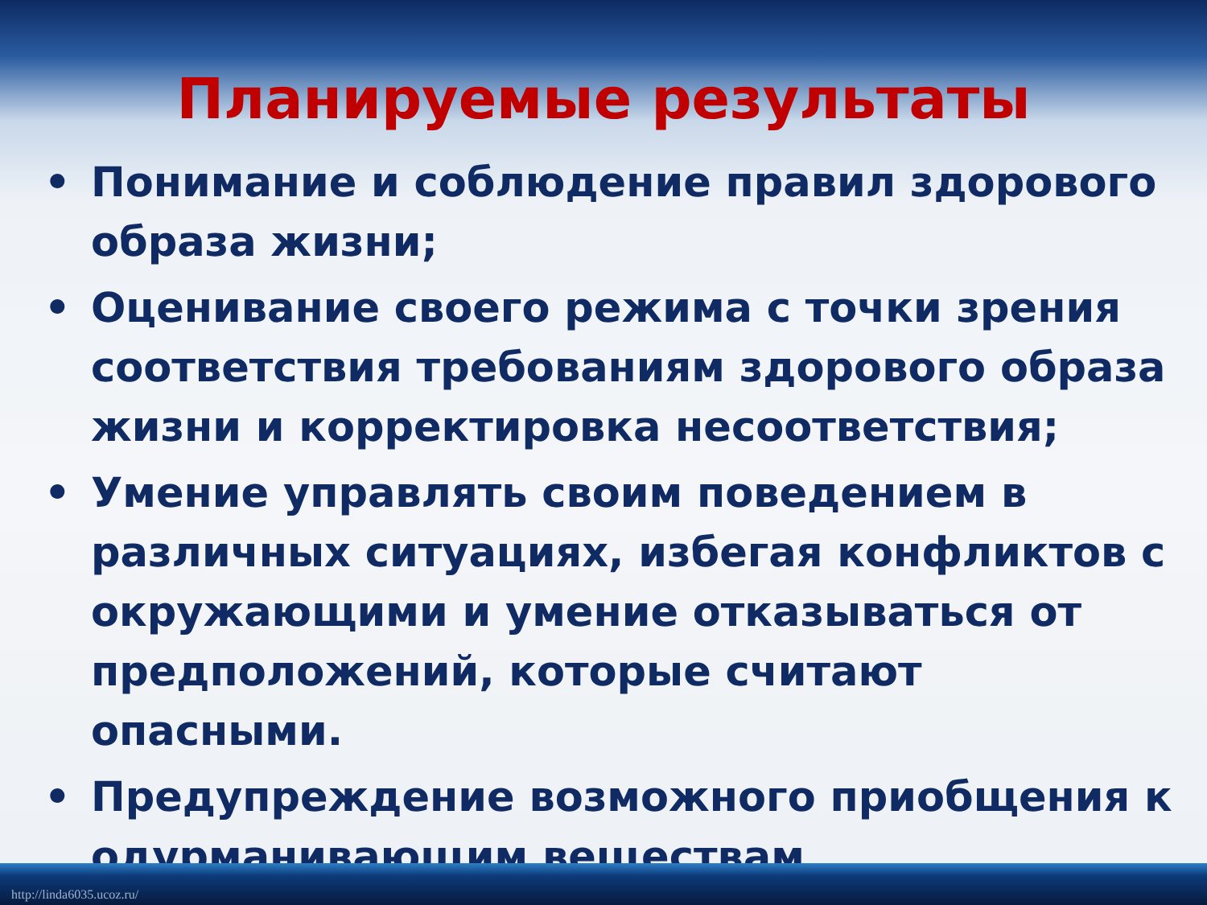Планируемые результаты
• Понимание и соблюдение правил здорового образа жизни;
• Оценивание своего режима с точки зрения соответствия требованиям здорового образа жизни и корректировка несоответствия;
• Умение управлять своим поведением в различных ситуациях, избегая конфликтов с окружающими и умение отказываться от предположений, которые считают опасными.
• Предупреждение возможного приобщения к одурманивающим веществам
http://linda6035.ucoz.ru/